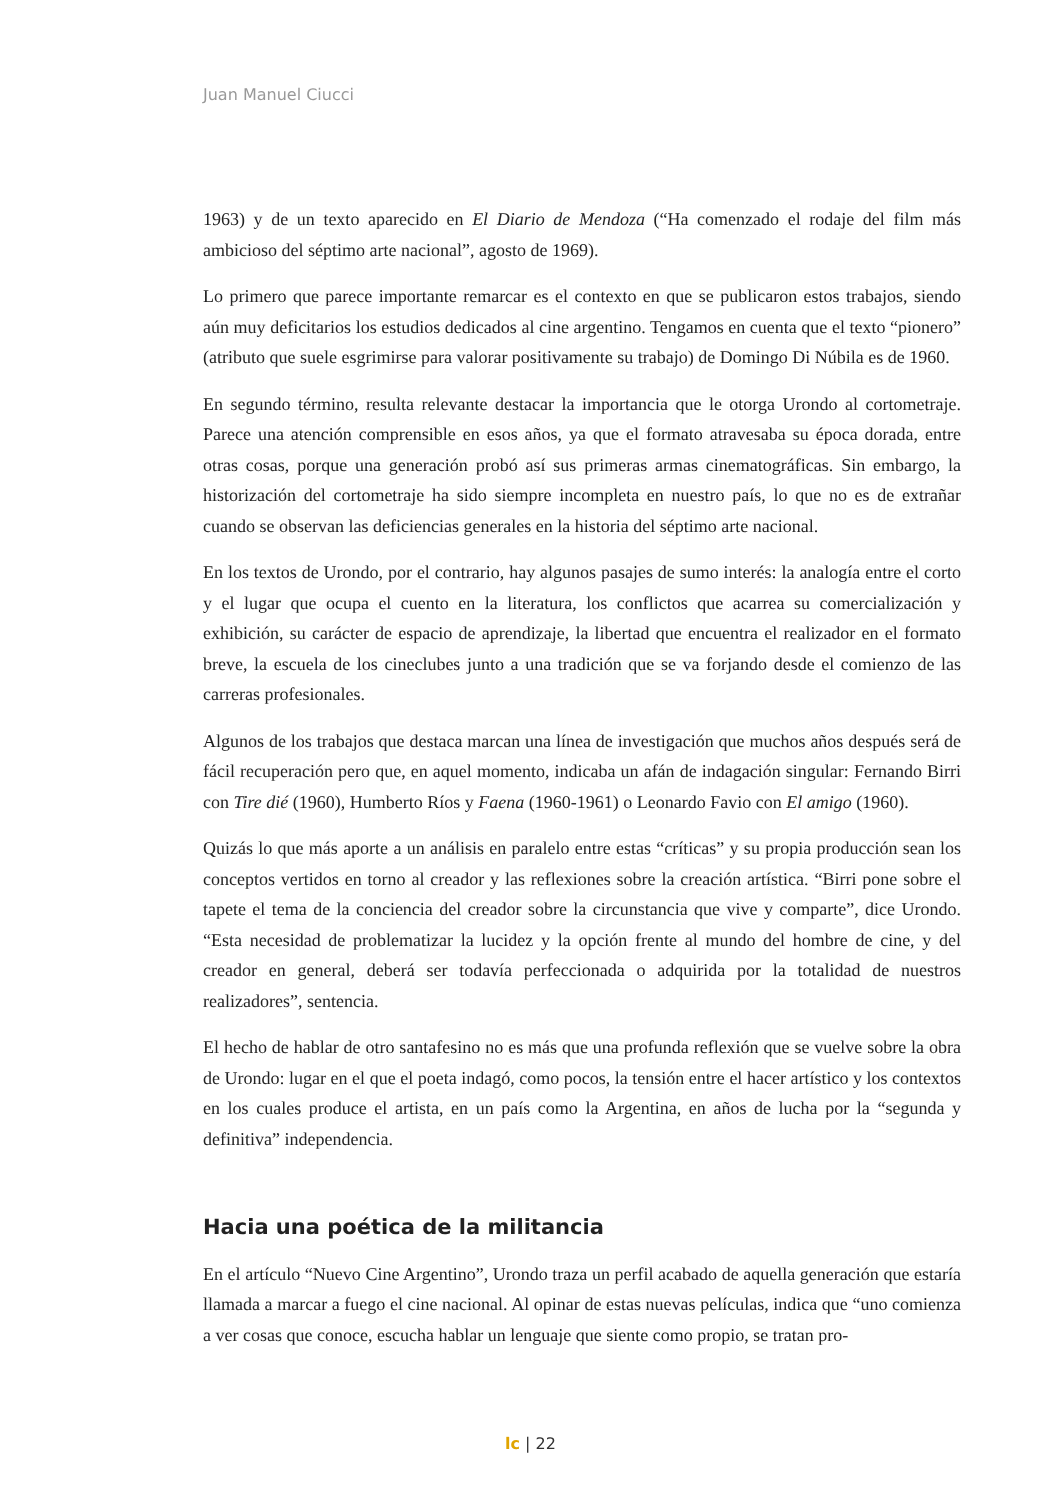Juan Manuel Ciucci
1963) y de un texto aparecido en El Diario de Mendoza (“Ha comenzado el rodaje del film más ambicioso del séptimo arte nacional”, agosto de 1969).
Lo primero que parece importante remarcar es el contexto en que se publicaron estos trabajos, siendo aún muy deficitarios los estudios dedicados al cine argentino. Tengamos en cuenta que el texto “pionero” (atributo que suele esgrimirse para valorar positivamente su trabajo) de Domingo Di Núbila es de 1960.
En segundo término, resulta relevante destacar la importancia que le otorga Urondo al cortometraje. Parece una atención comprensible en esos años, ya que el formato atravesaba su época dorada, entre otras cosas, porque una generación probó así sus primeras armas cinematográficas. Sin embargo, la historización del cortometraje ha sido siempre incompleta en nuestro país, lo que no es de extrañar cuando se observan las deficiencias generales en la historia del séptimo arte nacional.
En los textos de Urondo, por el contrario, hay algunos pasajes de sumo interés: la analogía entre el corto y el lugar que ocupa el cuento en la literatura, los conflictos que acarrea su comercialización y exhibición, su carácter de espacio de aprendizaje, la libertad que encuentra el realizador en el formato breve, la escuela de los cineclubes junto a una tradición que se va forjando desde el comienzo de las carreras profesionales.
Algunos de los trabajos que destaca marcan una línea de investigación que muchos años después será de fácil recuperación pero que, en aquel momento, indicaba un afán de indagación singular: Fernando Birri con Tire dié (1960), Humberto Ríos y Faena (1960-1961) o Leonardo Favio con El amigo (1960).
Quizás lo que más aporte a un análisis en paralelo entre estas “críticas” y su propia producción sean los conceptos vertidos en torno al creador y las reflexiones sobre la creación artística. “Birri pone sobre el tapete el tema de la conciencia del creador sobre la circunstancia que vive y comparte”, dice Urondo. “Esta necesidad de problematizar la lucidez y la opción frente al mundo del hombre de cine, y del creador en general, deberá ser todavía perfeccionada o adquirida por la totalidad de nuestros realizadores”, sentencia.
El hecho de hablar de otro santafesino no es más que una profunda reflexión que se vuelve sobre la obra de Urondo: lugar en el que el poeta indagó, como pocos, la tensión entre el hacer artístico y los contextos en los cuales produce el artista, en un país como la Argentina, en años de lucha por la “segunda y definitiva” independencia.
Hacia una poética de la militancia
En el artículo “Nuevo Cine Argentino”, Urondo traza un perfil acabado de aquella generación que estaría llamada a marcar a fuego el cine nacional. Al opinar de estas nuevas películas, indica que “uno comienza a ver cosas que conoce, escucha hablar un lenguaje que siente como propio, se tratan pro-
lc | 22